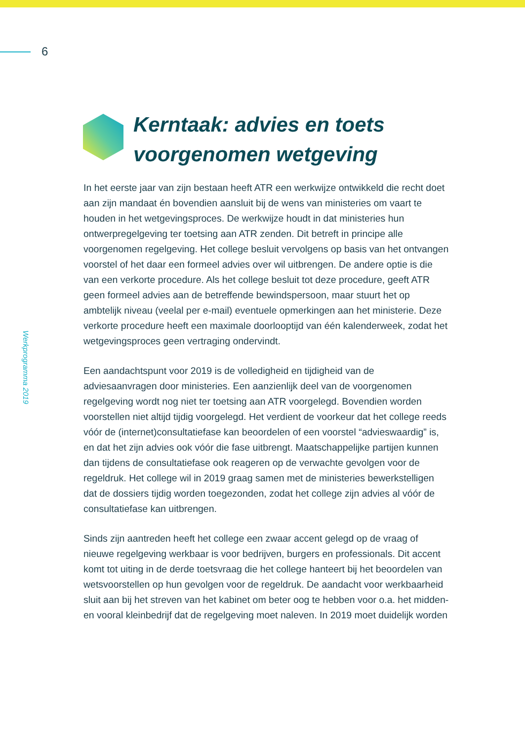6
Werkprogramma 2019
Kerntaak: advies en toets
voorgenomen wetgeving
In het eerste jaar van zijn bestaan heeft ATR een werkwijze ontwikkeld die recht doet aan zijn mandaat én bovendien aansluit bij de wens van ministeries om vaart te houden in het wetgevingsproces. De werkwijze houdt in dat ministeries hun ontwerpregelgeving ter toetsing aan ATR zenden. Dit betreft in principe alle voorgenomen regelgeving. Het college besluit vervolgens op basis van het ontvangen voorstel of het daar een formeel advies over wil uitbrengen. De andere optie is die van een verkorte procedure. Als het college besluit tot deze procedure, geeft ATR geen formeel advies aan de betreffende bewindspersoon, maar stuurt het op ambtelijk niveau (veelal per e-mail) eventuele opmerkingen aan het ministerie. Deze verkorte procedure heeft een maximale doorlooptijd van één kalenderweek, zodat het wetgevingsproces geen vertraging ondervindt.
Een aandachtspunt voor 2019 is de volledigheid en tijdigheid van de adviesaanvragen door ministeries. Een aanzienlijk deel van de voorgeno­men regelgeving wordt nog niet ter toetsing aan ATR voorgelegd. Bovendien worden voorstellen niet altijd tijdig voorgelegd. Het verdient de voorkeur dat het college reeds vóór de (internet)consultatiefase kan beoordelen of een voorstel “advieswaardig” is, en dat het zijn advies ook vóór die fase uitbrengt. Maatschappelijke partijen kunnen dan tijdens de consultatiefase ook reageren op de verwachte gevolgen voor de regeldruk. Het college wil in 2019 graag samen met de ministeries bewerkstelligen dat de dossiers tijdig worden toegezonden, zodat het college zijn advies al vóór de consultatiefase kan uitbrengen.
Sinds zijn aantreden heeft het college een zwaar accent gelegd op de vraag of nieuwe regelgeving werkbaar is voor bedrijven, burgers en professionals. Dit accent komt tot uiting in de derde toetsvraag die het college hanteert bij het beoordelen van wetsvoorstellen op hun gevolgen voor de regeldruk. De aandacht voor werkbaarheid sluit aan bij het streven van het kabinet om beter oog te hebben voor o.a. het midden- en vooral kleinbedrijf dat de regelgeving moet naleven. In 2019 moet duidelijk worden